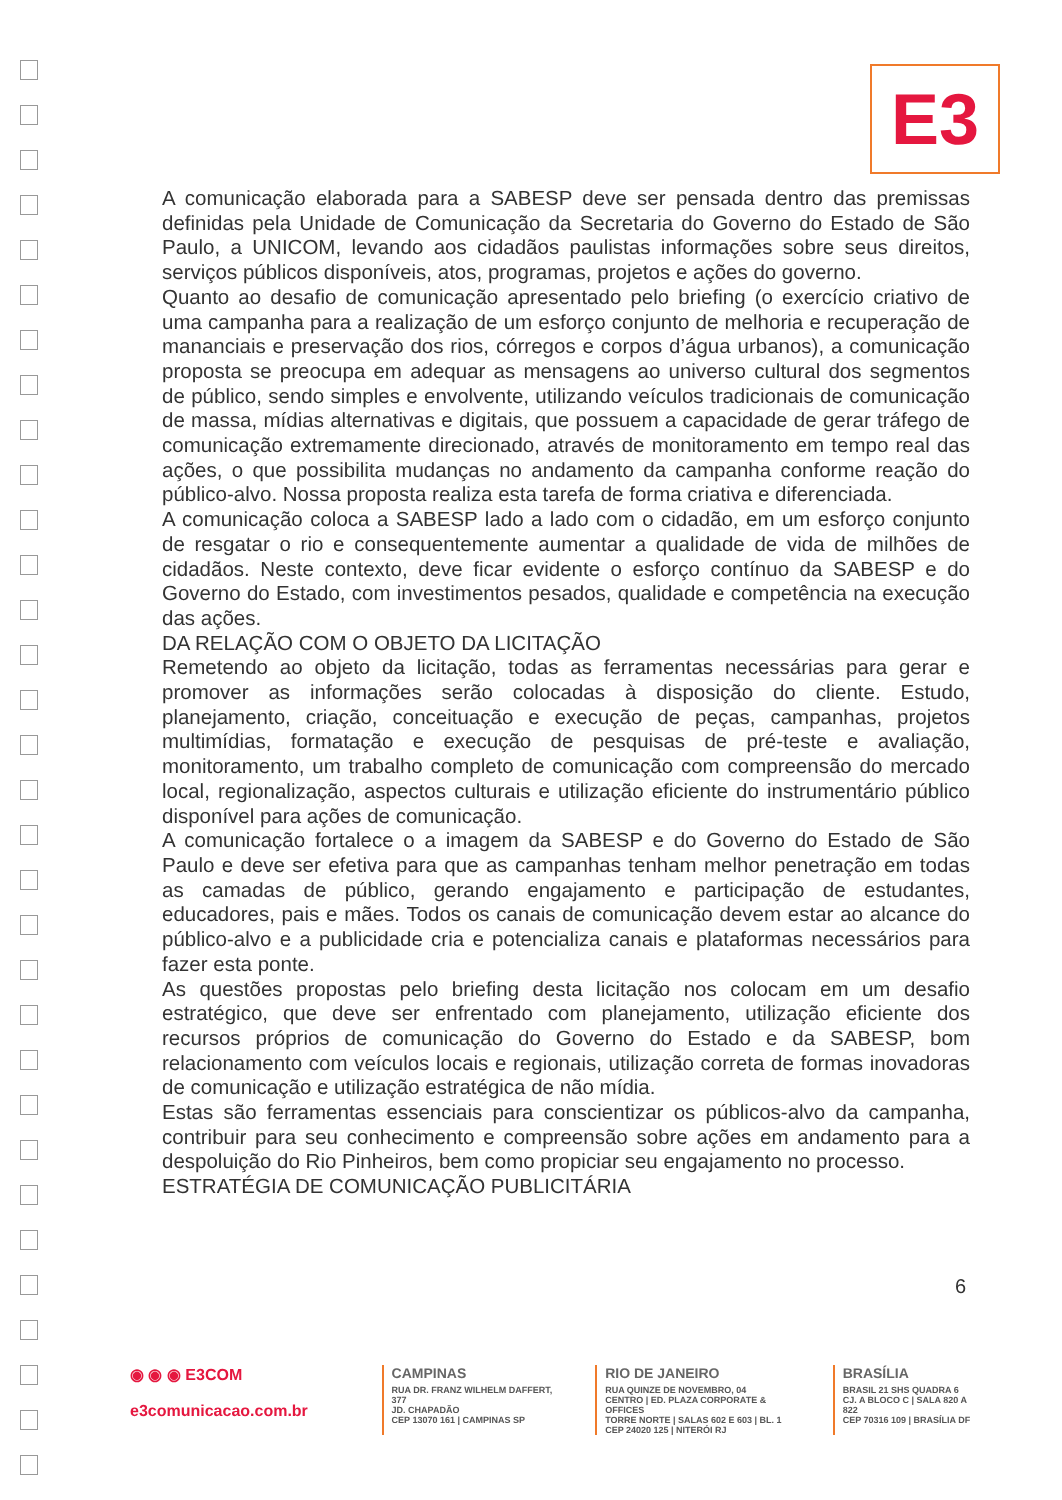E3
A comunicação elaborada para a SABESP deve ser pensada dentro das premissas definidas pela Unidade de Comunicação da Secretaria do Governo do Estado de São Paulo, a UNICOM, levando aos cidadãos paulistas informações sobre seus direitos, serviços públicos disponíveis, atos, programas, projetos e ações do governo.
Quanto ao desafio de comunicação apresentado pelo briefing (o exercício criativo de uma campanha para a realização de um esforço conjunto de melhoria e recuperação de mananciais e preservação dos rios, córregos e corpos d’água urbanos), a comunicação proposta se preocupa em adequar as mensagens ao universo cultural dos segmentos de público, sendo simples e envolvente, utilizando veículos tradicionais de comunicação de massa, mídias alternativas e digitais, que possuem a capacidade de gerar tráfego de comunicação extremamente direcionado, através de monitoramento em tempo real das ações, o que possibilita mudanças no andamento da campanha conforme reação do público-alvo. Nossa proposta realiza esta tarefa de forma criativa e diferenciada.
A comunicação coloca a SABESP lado a lado com o cidadão, em um esforço conjunto de resgatar o rio e consequentemente aumentar a qualidade de vida de milhões de cidadãos. Neste contexto, deve ficar evidente o esforço contínuo da SABESP e do Governo do Estado, com investimentos pesados, qualidade e competência na execução das ações.
DA RELAÇÃO COM O OBJETO DA LICITAÇÃO
Remetendo ao objeto da licitação, todas as ferramentas necessárias para gerar e promover as informações serão colocadas à disposição do cliente. Estudo, planejamento, criação, conceituação e execução de peças, campanhas, projetos multimídias, formatação e execução de pesquisas de pré-teste e avaliação, monitoramento, um trabalho completo de comunicação com compreensão do mercado local, regionalização, aspectos culturais e utilização eficiente do instrumentário público disponível para ações de comunicação.
A comunicação fortalece o a imagem da SABESP e do Governo do Estado de São Paulo e deve ser efetiva para que as campanhas tenham melhor penetração em todas as camadas de público, gerando engajamento e participação de estudantes, educadores, pais e mães. Todos os canais de comunicação devem estar ao alcance do público-alvo e a publicidade cria e potencializa canais e plataformas necessários para fazer esta ponte.
As questões propostas pelo briefing desta licitação nos colocam em um desafio estratégico, que deve ser enfrentado com planejamento, utilização eficiente dos recursos próprios de comunicação do Governo do Estado e da SABESP, bom relacionamento com veículos locais e regionais, utilização correta de formas inovadoras de comunicação e utilização estratégica de não mídia.
Estas são ferramentas essenciais para conscientizar os públicos-alvo da campanha, contribuir para seu conhecimento e compreensão sobre ações em andamento para a despoluição do Rio Pinheiros, bem como propiciar seu engajamento no processo.
ESTRATÉGIA DE COMUNICAÇÃO PUBLICITÁRIA
6
◉ ◉ ◉ E3COM
e3comunicacao.com.br
CAMPINAS
RUA DR. FRANZ WILHELM DAFFERT, 377
JD. CHAPADÃO
CEP 13070 161 | CAMPINAS SP
RIO DE JANEIRO
RUA QUINZE DE NOVEMBRO, 04
CENTRO | ED. PLAZA CORPORATE & OFFICES
TORRE NORTE | SALAS 602 E 603 | BL. 1
CEP 24020 125 | NITERÓI RJ
BRASÍLIA
BRASIL 21 SHS QUADRA 6
CJ. A BLOCO C | SALA 820 A 822
CEP 70316 109 | BRASÍLIA DF